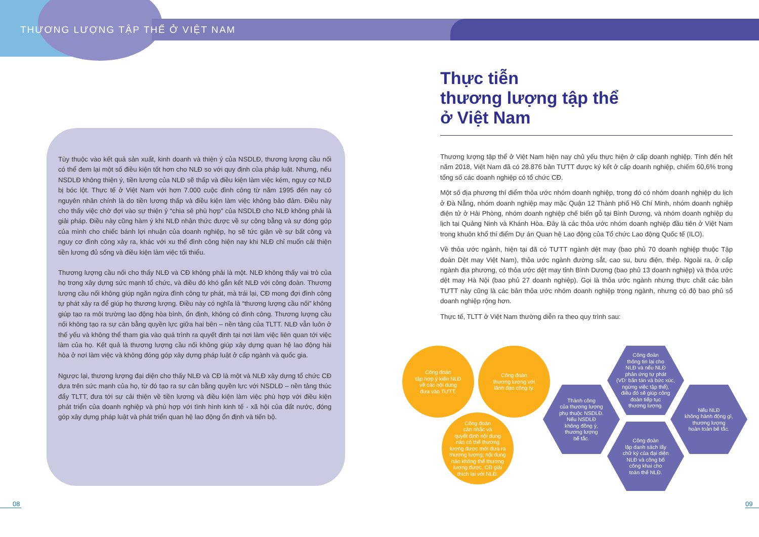THƯƠNG LƯỢNG TẬP THỂ Ở VIỆT NAM
Tùy thuộc vào kết quả sản xuất, kinh doanh và thiện ý của NSDLĐ, thương lượng cầu nối có thể đem lại một số điều kiện tốt hơn cho NLĐ so với quy định của pháp luật. Nhưng, nếu NSDLĐ không thiện ý, tiền lương của NLĐ sẽ thấp và điều kiện làm việc kém, nguy cơ NLĐ bị bóc lột. Thực tế ở Việt Nam với hơn 7.000 cuộc đình công từ năm 1995 đến nay có nguyên nhân chính là do tiền lương thấp và điều kiện làm việc không bảo đảm. Điều này cho thấy việc chờ đợi vào sự thiện ý “chia sẻ phù hợp” của NSDLĐ cho NLĐ không phải là giải pháp. Điều này cũng hàm ý khi NLĐ nhận thức được về sự công bằng và sự đóng góp của mình cho chiếc bánh lợi nhuận của doanh nghiệp, họ sẽ tức giận về sự bất công và nguy cơ đình công xảy ra, khác với xu thế đình công hiện nay khi NLĐ chỉ muốn cải thiện tiền lương đủ sống và điều kiện làm việc tối thiểu.
Thương lượng cầu nối cho thấy NLĐ và CĐ không phải là một. NLĐ không thấy vai trò của họ trong xây dựng sức mạnh tổ chức, và điều đó khó gắn kết NLĐ với công đoàn. Thương lượng cầu nối không giúp ngăn ngừa đình công tự phát, mà trái lại, CĐ mong đợi đình công tự phát xảy ra để giúp họ thương lượng. Điều này có nghĩa là “thương lượng cầu nối” không giúp tạo ra môi trường lao động hòa bình, ổn định, không có đình công. Thương lượng cầu nối không tạo ra sự cân bằng quyền lực giữa hai bên – nền tảng của TLTT. NLĐ vẫn luôn ở thế yếu và không thể tham gia vào quá trình ra quyết định tại nơi làm việc liên quan tới việc làm của họ. Kết quả là thương lượng cầu nối không giúp xây dựng quan hệ lao động hài hòa ở nơi làm việc và không đóng góp xây dựng pháp luật ở cấp ngành và quốc gia.
Ngược lại, thương lượng đại diện cho thấy NLĐ và CĐ là một và NLĐ xây dựng tổ chức CĐ dựa trên sức mạnh của họ, từ đó tạo ra sự cân bằng quyền lực với NSDLĐ – nền tảng thúc đẩy TLTT, đưa tới sự cải thiện về tiền lương và điều kiện làm việc phù hợp với điều kiện phát triển của doanh nghiệp và phù hợp với tình hình kinh tế - xã hội của đất nước, đóng góp xây dựng pháp luật và phát triển quan hệ lao động ổn định và tiến bộ.
Thực tiễn
thương lượng tập thể
ở Việt Nam
Thương lượng tập thể ở Việt Nam hiện nay chủ yếu thực hiện ở cấp doanh nghiệp. Tính đến hết năm 2018, Việt Nam đã có 28.876 bản TƯTT được ký kết ở cấp doanh nghiệp, chiếm 60,6% trong tổng số các doanh nghiệp có tổ chức CĐ.
Một số địa phương thí điểm thỏa ước nhóm doanh nghiệp, trong đó có nhóm doanh nghiệp du lịch ở Đà Nẵng, nhóm doanh nghiệp may mặc Quận 12 Thành phố Hồ Chí Minh, nhóm doanh nghiệp điện tử ở Hải Phòng, nhóm doanh nghiệp chế biến gỗ tại Bình Dương, và nhóm doanh nghiệp du lịch tại Quảng Ninh và Khánh Hòa. Đây là các thỏa ước nhóm doanh nghiệp đầu tiên ở Việt Nam trong khuôn khổ thí điểm Dự án Quan hệ Lao động của Tổ chức Lao động Quốc tế (ILO).
Về thỏa ước ngành, hiện tại đã có TƯTT ngành dệt may (bao phủ 70 doanh nghiệp thuộc Tập đoàn Dệt may Việt Nam), thỏa ước ngành đường sắt, cao su, bưu điện, thép. Ngoài ra, ở cấp ngành địa phương, có thỏa ước dệt may tỉnh Bình Dương (bao phủ 13 doanh nghiệp) và thỏa ước dệt may Hà Nội (bao phủ 27 doanh nghiệp). Gọi là thỏa ước ngành nhưng thực chất các bản TƯTT này cũng là các bản thỏa ước nhóm doanh nghiệp trong ngành, nhưng có độ bao phủ số doanh nghiệp rộng hơn.
Thực tế, TLTT ở Việt Nam thường diễn ra theo quy trình sau:
Công đoàn
tập hợp ý kiến NLĐ
về các nội dung
đưa vào TƯTT.
Công đoàn
thương lượng với
lãnh đạo công ty.
Công đoàn
cân nhắc và
quyết định nội dung
nào có thể thương
lượng được mới đưa ra
thương lượng; nội dung
nào không thể thương
lượng được, CĐ giải
thích lại với NLĐ.
Thành công
của thương lượng
phụ thuộc NSDLĐ.
Nếu NSDLĐ
không đồng ý,
thương lượng
bế tắc.
Công đoàn
thông tin lại cho
NLĐ và nếu NLĐ
phản ứng tự phát
(VD: bãn tán và bức xúc,
ngừng việc tập thể),
điều đó sẽ giúp công
đoàn tiếp tục
thương lượng.
Công đoàn
lập danh sách lấy
chữ ký của đại diện
NLĐ và công bố
công khai cho
toàn thể NLĐ.
Nếu NLĐ
không hành động gì,
thương lượng
hoàn toàn bế tắc.
08 09